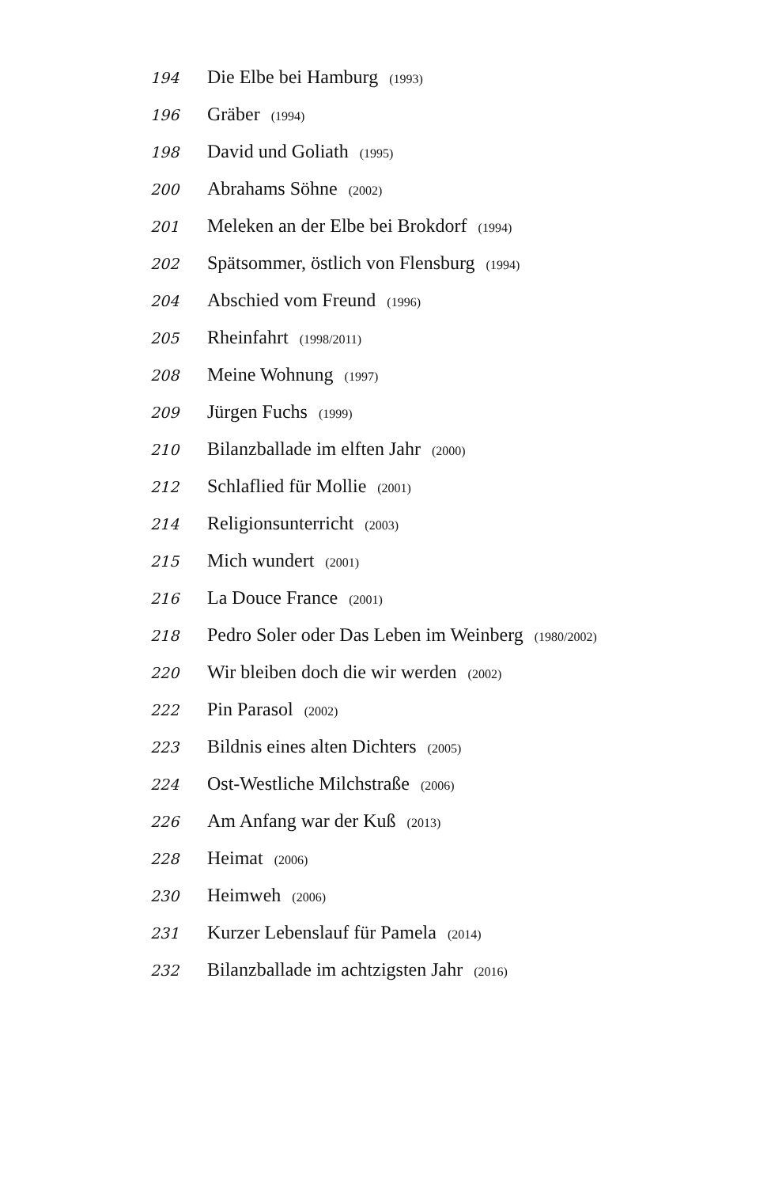194 Die Elbe bei Hamburg (1993)
196 Gräber (1994)
198 David und Goliath (1995)
200 Abrahams Söhne (2002)
201 Meleken an der Elbe bei Brokdorf (1994)
202 Spätsommer, östlich von Flensburg (1994)
204 Abschied vom Freund (1996)
205 Rheinfahrt (1998/2011)
208 Meine Wohnung (1997)
209 Jürgen Fuchs (1999)
210 Bilanzballade im elften Jahr (2000)
212 Schlaflied für Mollie (2001)
214 Religionsunterricht (2003)
215 Mich wundert (2001)
216 La Douce France (2001)
218 Pedro Soler oder Das Leben im Weinberg (1980/2002)
220 Wir bleiben doch die wir werden (2002)
222 Pin Parasol (2002)
223 Bildnis eines alten Dichters (2005)
224 Ost-Westliche Milchstraße (2006)
226 Am Anfang war der Kuß (2013)
228 Heimat (2006)
230 Heimweh (2006)
231 Kurzer Lebenslauf für Pamela (2014)
232 Bilanzballade im achtzigsten Jahr (2016)